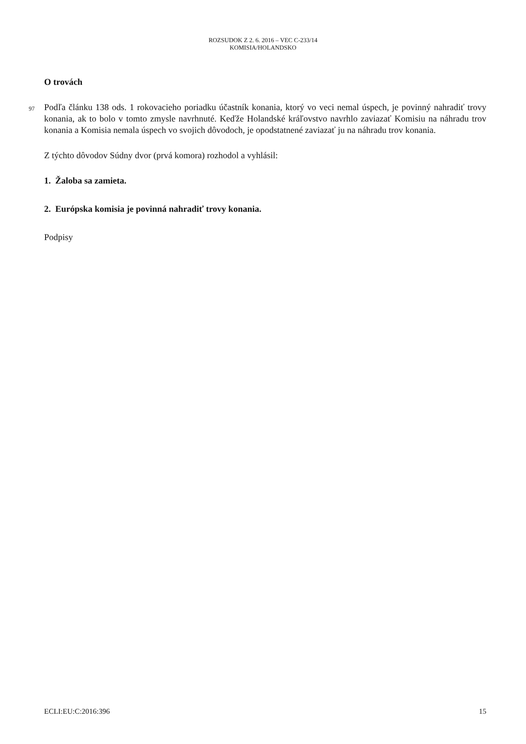ROZSUDOK Z 2. 6. 2016 – VEC C-233/14
KOMISIA/HOLANDSKO
O trovách
97
Podľa článku 138 ods. 1 rokovacieho poriadku účastník konania, ktorý vo veci nemal úspech, je povinný nahradiť trovy konania, ak to bolo v tomto zmysle navrhnuté. Keďže Holandské kráľovstvo navrhlo zaviazať Komisiu na náhradu trov konania a Komisia nemala úspech vo svojich dôvodoch, je opodstatnené zaviazať ju na náhradu trov konania.
Z týchto dôvodov Súdny dvor (prvá komora) rozhodol a vyhlásil:
1. Žaloba sa zamieta.
2. Európska komisia je povinná nahradiť trovy konania.
Podpisy
ECLI:EU:C:2016:396 15